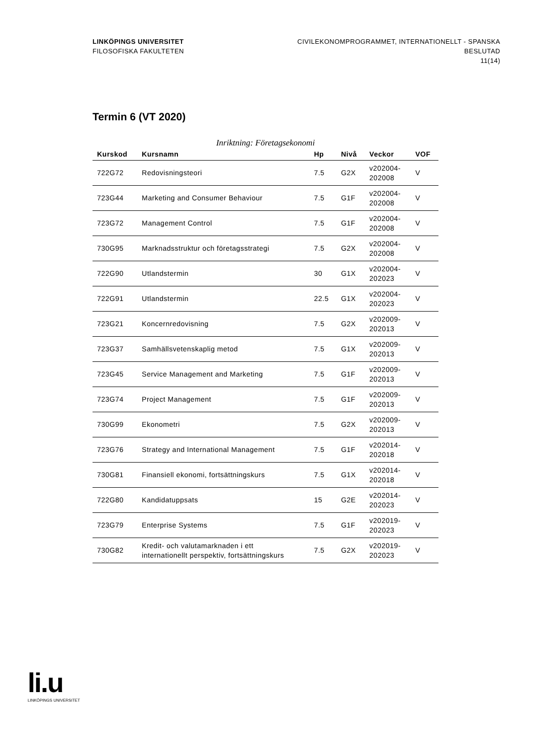LINKÖPINGS UNIVERSITET
FILOSOFISKA FAKULTETEN
CIVILEKONOMPROGRAMMET, INTERNATIONELLT - SPANSKA
BESLUTAD
11(14)
Termin 6 (VT 2020)
Inriktning: Företagsekonomi
| Kurskod | Kursnamn | Hp | Nivå | Veckor | VOF |
| --- | --- | --- | --- | --- | --- |
| 722G72 | Redovisningsteori | 7.5 | G2X | v202004- 202008 | V |
| 723G44 | Marketing and Consumer Behaviour | 7.5 | G1F | v202004- 202008 | V |
| 723G72 | Management Control | 7.5 | G1F | v202004- 202008 | V |
| 730G95 | Marknadsstruktur och företagsstrategi | 7.5 | G2X | v202004- 202008 | V |
| 722G90 | Utlandstermin | 30 | G1X | v202004- 202023 | V |
| 722G91 | Utlandstermin | 22.5 | G1X | v202004- 202023 | V |
| 723G21 | Koncernredovisning | 7.5 | G2X | v202009- 202013 | V |
| 723G37 | Samhällsvetenskaplig metod | 7.5 | G1X | v202009- 202013 | V |
| 723G45 | Service Management and Marketing | 7.5 | G1F | v202009- 202013 | V |
| 723G74 | Project Management | 7.5 | G1F | v202009- 202013 | V |
| 730G99 | Ekonometri | 7.5 | G2X | v202009- 202013 | V |
| 723G76 | Strategy and International Management | 7.5 | G1F | v202014- 202018 | V |
| 730G81 | Finansiell ekonomi, fortsättningskurs | 7.5 | G1X | v202014- 202018 | V |
| 722G80 | Kandidatuppsats | 15 | G2E | v202014- 202023 | V |
| 723G79 | Enterprise Systems | 7.5 | G1F | v202019- 202023 | V |
| 730G82 | Kredit- och valutamarknaden i ett internationellt perspektiv, fortsättningskurs | 7.5 | G2X | v202019- 202023 | V |
li.u
LINKÖPINGS UNIVERSITET